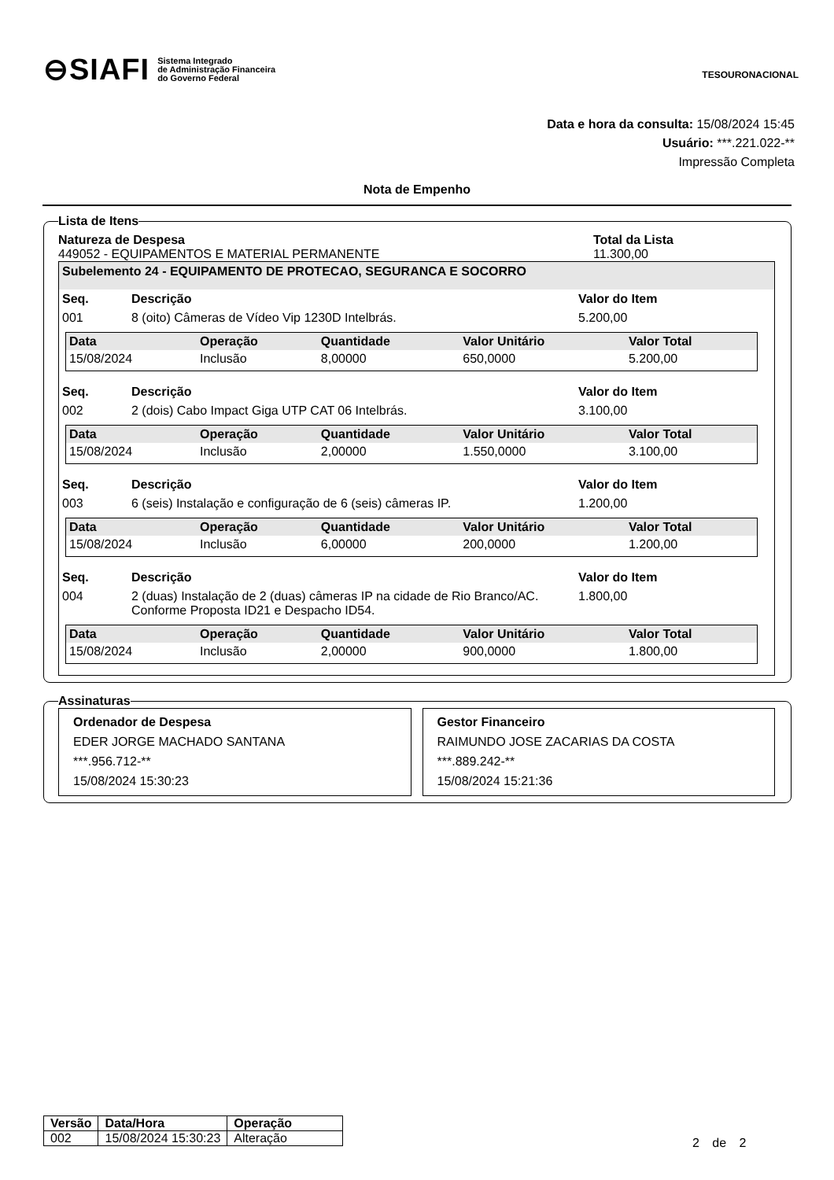⊖SIAFI Sistema Integrado
de Administração Financeira
do Governo Federal
TESOURONACIONAL
Data e hora da consulta: 15/08/2024 15:45
Usuário: ***.221.022-**
Impressão Completa
Nota de Empenho
Lista de Itens
Natureza de Despesa Total da Lista
449052 - EQUIPAMENTOS E MATERIAL PERMANENTE 11.300,00
Subelemento 24 - EQUIPAMENTO DE PROTECAO, SEGURANCA E SOCORRO
| Seq. | Descrição | Valor do Item |
| --- | --- | --- |
| 001 | 8 (oito) Câmeras de Vídeo Vip 1230D Intelbrás. | 5.200,00 |
| Data | Operação | Quantidade | Valor Unitário | Valor Total |
| --- | --- | --- | --- | --- |
| 15/08/2024 | Inclusão | 8,00000 | 650,0000 | 5.200,00 |
| Seq. | Descrição | Valor do Item |
| --- | --- | --- |
| 002 | 2 (dois) Cabo Impact Giga UTP CAT 06 Intelbrás. | 3.100,00 |
| Data | Operação | Quantidade | Valor Unitário | Valor Total |
| --- | --- | --- | --- | --- |
| 15/08/2024 | Inclusão | 2,00000 | 1.550,0000 | 3.100,00 |
| Seq. | Descrição | Valor do Item |
| --- | --- | --- |
| 003 | 6 (seis) Instalação e configuração de 6 (seis) câmeras IP. | 1.200,00 |
| Data | Operação | Quantidade | Valor Unitário | Valor Total |
| --- | --- | --- | --- | --- |
| 15/08/2024 | Inclusão | 6,00000 | 200,0000 | 1.200,00 |
| Seq. | Descrição | Valor do Item |
| --- | --- | --- |
| 004 | 2 (duas) Instalação de 2 (duas) câmeras IP na cidade de Rio Branco/AC. Conforme Proposta ID21 e Despacho ID54. | 1.800,00 |
| Data | Operação | Quantidade | Valor Unitário | Valor Total |
| --- | --- | --- | --- | --- |
| 15/08/2024 | Inclusão | 2,00000 | 900,0000 | 1.800,00 |
Assinaturas
Ordenador de Despesa
EDER JORGE MACHADO SANTANA
***.956.712-**
15/08/2024 15:30:23
Gestor Financeiro
RAIMUNDO JOSE ZACARIAS DA COSTA
***.889.242-**
15/08/2024 15:21:36
| Versão | Data/Hora | Operação |
| --- | --- | --- |
| 002 | 15/08/2024 15:30:23 | Alteração |
2 de 2